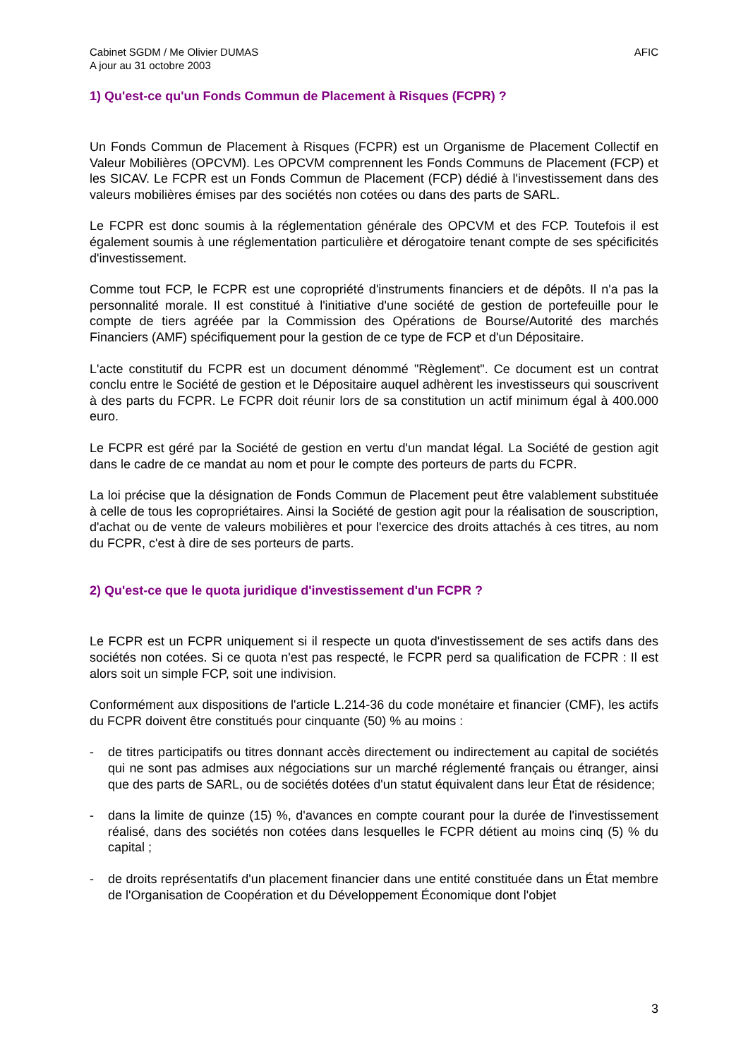Cabinet SGDM / Me Olivier DUMAS
A jour au 31 octobre 2003
AFIC
1) Qu'est-ce qu'un Fonds Commun de Placement à Risques (FCPR) ?
Un Fonds Commun de Placement à Risques (FCPR) est un Organisme de Placement Collectif en Valeur Mobilières (OPCVM). Les OPCVM comprennent les Fonds Communs de Placement (FCP) et les SICAV. Le FCPR est un Fonds Commun de Placement (FCP) dédié à l'investissement dans des valeurs mobilières émises par des sociétés non cotées ou dans des parts de SARL.
Le FCPR est donc soumis à la réglementation générale des OPCVM et des FCP. Toutefois il est également soumis à une réglementation particulière et dérogatoire tenant compte de ses spécificités d'investissement.
Comme tout FCP, le FCPR est une copropriété d'instruments financiers et de dépôts. Il n'a pas la personnalité morale. Il est constitué à l'initiative d'une société de gestion de portefeuille pour le compte de tiers agréée par la Commission des Opérations de Bourse/Autorité des marchés Financiers (AMF) spécifiquement pour la gestion de ce type de FCP et d'un Dépositaire.
L'acte constitutif du FCPR est un document dénommé "Règlement". Ce document est un contrat conclu entre le Société de gestion et le Dépositaire auquel adhèrent les investisseurs qui souscrivent à des parts du FCPR. Le FCPR doit réunir lors de sa constitution un actif minimum égal à 400.000 euro.
Le FCPR est géré par la Société de gestion en vertu d'un mandat légal. La Société de gestion agit dans le cadre de ce mandat au nom et pour le compte des porteurs de parts du FCPR.
La loi précise que la désignation de Fonds Commun de Placement peut être valablement substituée à celle de tous les copropriétaires. Ainsi la Société de gestion agit pour la réalisation de souscription, d'achat ou de vente de valeurs mobilières et pour l'exercice des droits attachés à ces titres, au nom du FCPR, c'est à dire de ses porteurs de parts.
2) Qu'est-ce que le quota juridique d'investissement d'un FCPR ?
Le FCPR est un FCPR uniquement si il respecte un quota d'investissement de ses actifs dans des sociétés non cotées. Si ce quota n'est pas respecté, le FCPR perd sa qualification de FCPR : Il est alors soit un simple FCP, soit une indivision.
Conformément aux dispositions de l'article L.214-36 du code monétaire et financier (CMF), les actifs du FCPR doivent être constitués pour cinquante (50) % au moins :
- de titres participatifs ou titres donnant accès directement ou indirectement au capital de sociétés qui ne sont pas admises aux négociations sur un marché réglementé français ou étranger, ainsi que des parts de SARL, ou de sociétés dotées d'un statut équivalent dans leur État de résidence;
- dans la limite de quinze (15) %, d'avances en compte courant pour la durée de l'investissement réalisé, dans des sociétés non cotées dans lesquelles le FCPR détient au moins cinq (5) % du capital ;
- de droits représentatifs d'un placement financier dans une entité constituée dans un État membre de l'Organisation de Coopération et du Développement Économique dont l'objet
3